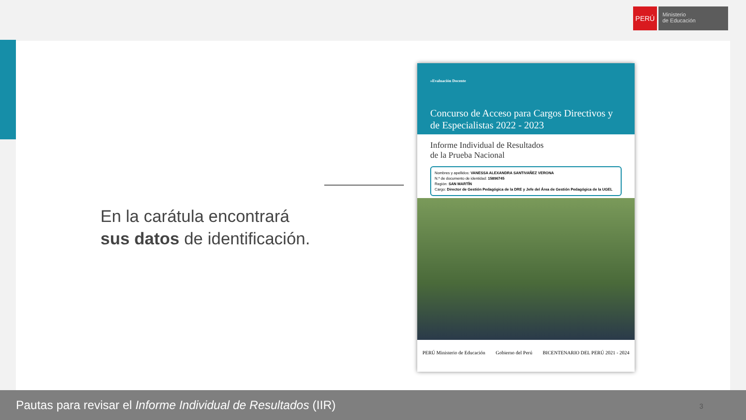PERÚ
Ministerio
de Educación
En la carátula encontrará
sus datos de identificación.
»Evaluación Docente
Concurso de Acceso para Cargos Directivos y de Especialistas 2022 - 2023
Informe Individual de Resultados
de la Prueba Nacional
Nombres y apellidos: VANESSA ALEXANDRA SANTIVAÑEZ VERONA
N.º de documento de identidad: 15896745
Región: SAN MARTÍN
Cargo: Director de Gestión Pedagógica de la DRE y Jefe del Área de Gestión Pedagógica de la UGEL
PERÚ Ministerio de Educación Gobierno del Perú BICENTENARIO DEL PERÚ 2021 - 2024
Pautas para revisar el Informe Individual de Resultados (IIR) 3